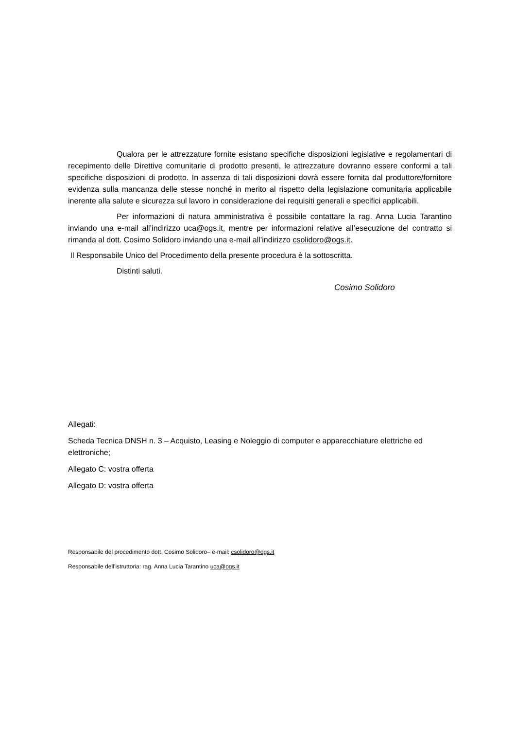Qualora per le attrezzature fornite esistano specifiche disposizioni legislative e regolamentari di recepimento delle Direttive comunitarie di prodotto presenti, le attrezzature dovranno essere conformi a tali specifiche disposizioni di prodotto. In assenza di tali disposizioni dovrà essere fornita dal produttore/fornitore evidenza sulla mancanza delle stesse nonché in merito al rispetto della legislazione comunitaria applicabile inerente alla salute e sicurezza sul lavoro in considerazione dei requisiti generali e specifici applicabili.
Per informazioni di natura amministrativa è possibile contattare la rag. Anna Lucia Tarantino inviando una e-mail all’indirizzo uca@ogs.it, mentre per informazioni relative all’esecuzione del contratto si rimanda al dott. Cosimo Solidoro inviando una e-mail all’indirizzo csolidoro@ogs.it.
Il Responsabile Unico del Procedimento della presente procedura è la sottoscritta.
Distinti saluti.
Cosimo Solidoro
Allegati:
Scheda Tecnica DNSH n. 3 – Acquisto, Leasing e Noleggio di computer e apparecchiature elettriche ed elettroniche;
Allegato C: vostra offerta
Allegato D: vostra offerta
Responsabile del procedimento dott. Cosimo Solidoro– e-mail: csolidoro@ogs.it
Responsabile dell’istruttoria: rag. Anna Lucia Tarantino uca@ogs.it